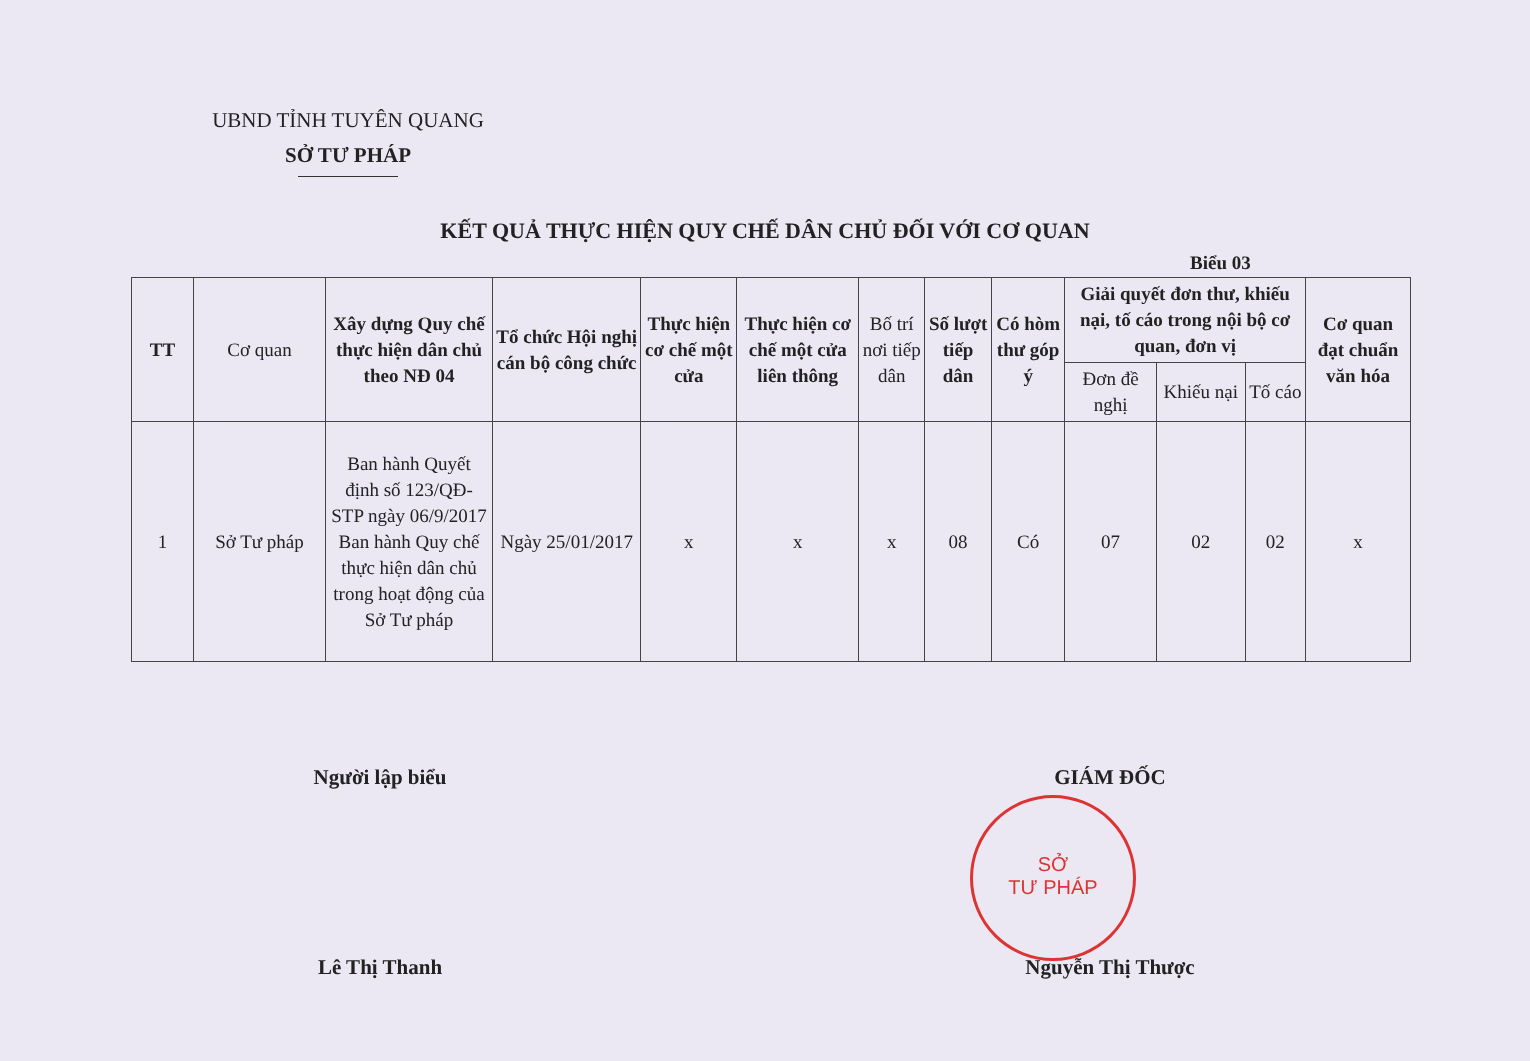UBND TỈNH TUYÊN QUANG
SỞ TƯ PHÁP
KẾT QUẢ THỰC HIỆN QUY CHẾ DÂN CHỦ ĐỐI VỚI CƠ QUAN
Biểu 03
| TT | Cơ quan | Xây dựng Quy chế thực hiện dân chủ theo NĐ 04 | Tổ chức Hội nghị cán bộ công chức | Thực hiện cơ chế một cửa | Thực hiện cơ chế một cửa liên thông | Bố trí nơi tiếp dân | Số lượt tiếp dân | Có hòm thư góp ý | Giải quyết đơn thư, khiếu nại, tố cáo trong nội bộ cơ quan, đơn vị | | | Cơ quan đạt chuẩn văn hóa |
| --- | --- | --- | --- | --- | --- | --- | --- | --- | --- | --- | --- | --- |
| | | | | | | | | | Đơn đề nghị | Khiếu nại | Tố cáo | |
| 1 | Sở Tư pháp | Ban hành Quyết định số 123/QĐ-STP ngày 06/9/2017 Ban hành Quy chế thực hiện dân chủ trong hoạt động của Sở Tư pháp | Ngày 25/01/2017 | x | x | x | 08 | Có | 07 | 02 | 02 | x |
Người lập biểu
Lê Thị Thanh
GIÁM ĐỐC
Nguyễn Thị Thược
SỞ
TƯ PHÁP